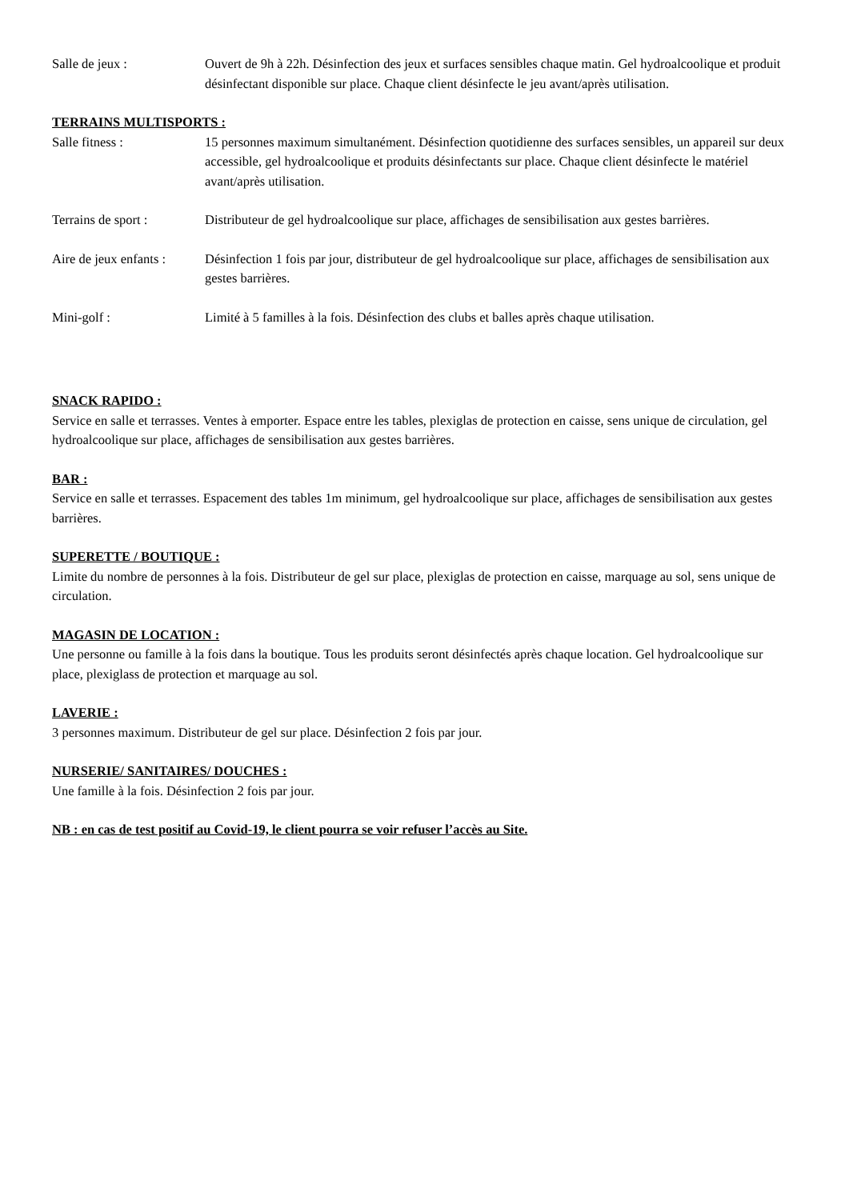Salle de jeux : Ouvert de 9h à 22h. Désinfection des jeux et surfaces sensibles chaque matin. Gel hydroalcoolique et produit désinfectant disponible sur place. Chaque client désinfecte le jeu avant/après utilisation.
TERRAINS MULTISPORTS :
Salle fitness : 15 personnes maximum simultanément. Désinfection quotidienne des surfaces sensibles, un appareil sur deux accessible, gel hydroalcoolique et produits désinfectants sur place. Chaque client désinfecte le matériel avant/après utilisation.
Terrains de sport : Distributeur de gel hydroalcoolique sur place, affichages de sensibilisation aux gestes barrières.
Aire de jeux enfants :
Désinfection 1 fois par jour, distributeur de gel hydroalcoolique sur place, affichages de sensibilisation aux gestes barrières.
Mini-golf : Limité à 5 familles à la fois. Désinfection des clubs et balles après chaque utilisation.
SNACK RAPIDO :
Service en salle et terrasses. Ventes à emporter. Espace entre les tables, plexiglas de protection en caisse, sens unique de circulation, gel hydroalcoolique sur place, affichages de sensibilisation aux gestes barrières.
BAR :
Service en salle et terrasses. Espacement des tables 1m minimum, gel hydroalcoolique sur place, affichages de sensibilisation aux gestes barrières.
SUPERETTE / BOUTIQUE :
Limite du nombre de personnes à la fois. Distributeur de gel sur place, plexiglas de protection en caisse, marquage au sol, sens unique de circulation.
MAGASIN DE LOCATION :
Une personne ou famille à la fois dans la boutique. Tous les produits seront désinfectés après chaque location. Gel hydroalcoolique sur place, plexiglass de protection et marquage au sol.
LAVERIE :
3 personnes maximum. Distributeur de gel sur place. Désinfection 2 fois par jour.
NURSERIE/ SANITAIRES/ DOUCHES :
Une famille à la fois. Désinfection 2 fois par jour.
NB : en cas de test positif au Covid-19, le client pourra se voir refuser l’accès au Site.